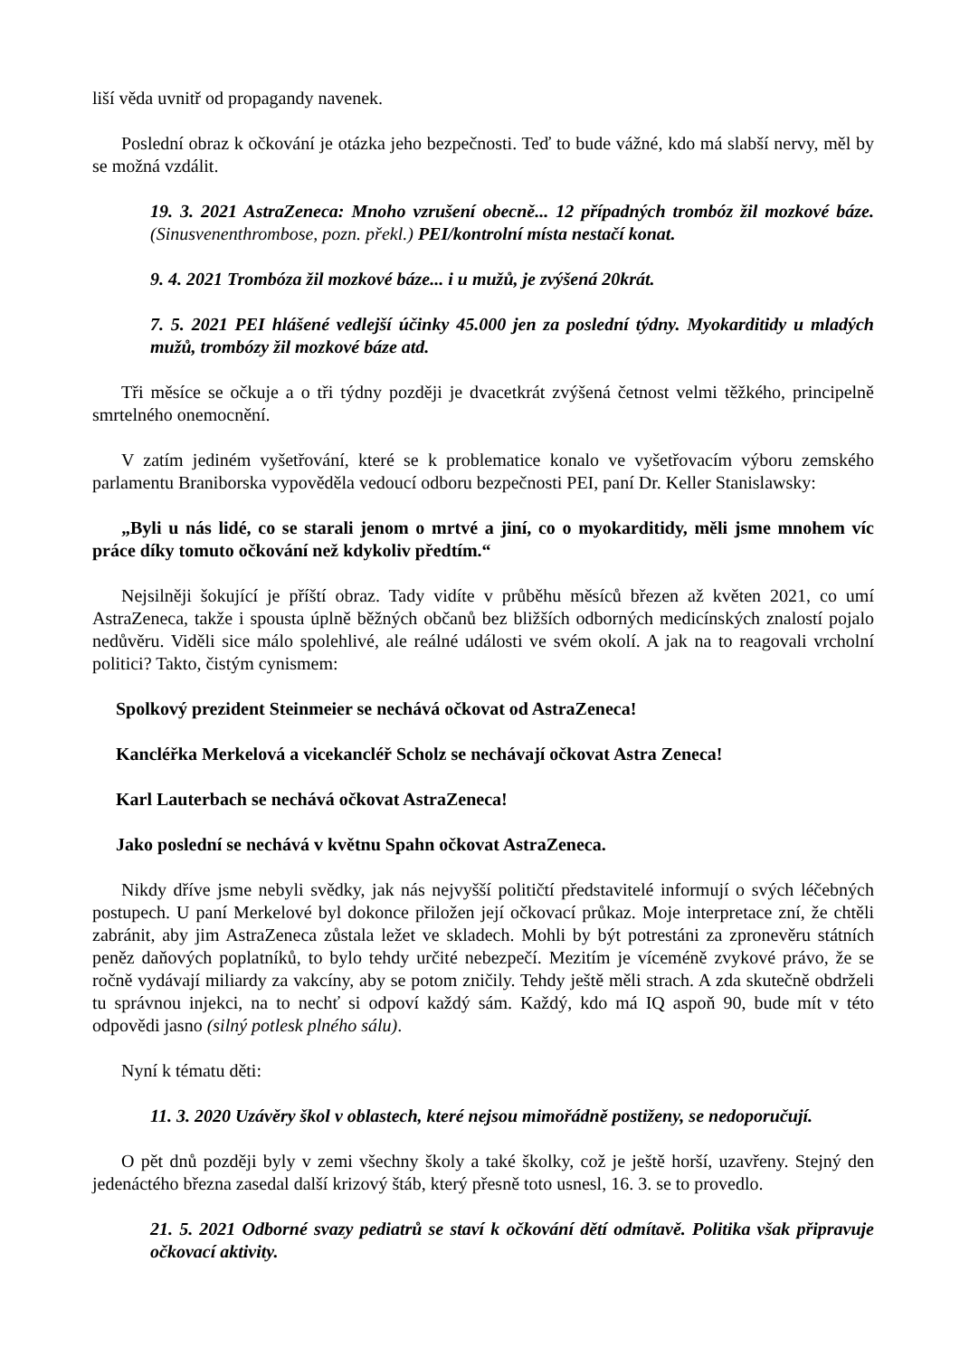liší věda uvnitř od propagandy navenek.
Poslední obraz k očkování je otázka jeho bezpečnosti. Teď to bude vážné, kdo má slabší nervy, měl by se možná vzdálit.
19. 3. 2021 AstraZeneca: Mnoho vzrušení obecně... 12 případných trombóz žil mozkové báze. (Sinusvenenthrombose, pozn. překl.) PEI/kontrolní místa nestačí konat.
9. 4. 2021 Trombóza žil mozkové báze... i u mužů, je zvýšená 20krát.
7. 5. 2021 PEI hlášené vedlejší účinky 45.000 jen za poslední týdny. Myokarditidy u mladých mužů, trombózy žil mozkové báze atd.
Tři měsíce se očkuje a o tři týdny později je dvacetkrát zvýšená četnost velmi těžkého, principelně smrtelného onemocnění.
V zatím jediném vyšetřování, které se k problematice konalo ve vyšetřovacím výboru zemského parlamentu Braniborska vypověděla vedoucí odboru bezpečnosti PEI, paní Dr. Keller Stanislawsky:
„Byli u nás lidé, co se starali jenom o mrtvé a jiní, co o myokarditidy, měli jsme mnohem víc práce díky tomuto očkování než kdykoliv předtím.“
Nejsilněji šokující je příští obraz. Tady vidíte v průběhu měsíců březen až květen 2021, co umí AstraZeneca, takže i spousta úplně běžných občanů bez bližších odborných medicínských znalostí pojalo nedůvěru. Viděli sice málo spolehlivé, ale reálné události ve svém okolí. A jak na to reagovali vrcholní politici? Takto, čistým cynismem:
Spolkový prezident Steinmeier se nechává očkovat od AstraZeneca!
Kancléřka Merkelová a vicekancléř Scholz se nechávají očkovat Astra Zeneca!
Karl Lauterbach se nechává očkovat AstraZeneca!
Jako poslední se nechává v květnu Spahn očkovat AstraZeneca.
Nikdy dříve jsme nebyli svědky, jak nás nejvyšší političtí představitelé informují o svých léčebných postupech. U paní Merkelové byl dokonce přiložen její očkovací průkaz. Moje interpretace zní, že chtěli zabránit, aby jim AstraZeneca zůstala ležet ve skladech. Mohli by být potrestáni za zpronevěru státních peněz daňových poplatníků, to bylo tehdy určité nebezpečí. Mezitím je víceméně zvykové právo, že se ročně vydávají miliardy za vakcíny, aby se potom zničily. Tehdy ještě měli strach. A zda skutečně obdrželi tu správnou injekci, na to nechť si odpoví každý sám. Každý, kdo má IQ aspoň 90, bude mít v této odpovědi jasno (silný potlesk plného sálu).
Nyní k tématu děti:
11. 3. 2020 Uzávěry škol v oblastech, které nejsou mimořádně postiženy, se nedoporučují.
O pět dnů později byly v zemi všechny školy a také školky, což je ještě horší, uzavřeny. Stejný den jedenáctého března zasedal další krizový štáb, který přesně toto usnesl, 16. 3. se to provedlo.
21. 5. 2021 Odborné svazy pediatrů se staví k očkování dětí odmítavě. Politika však připravuje očkovací aktivity.